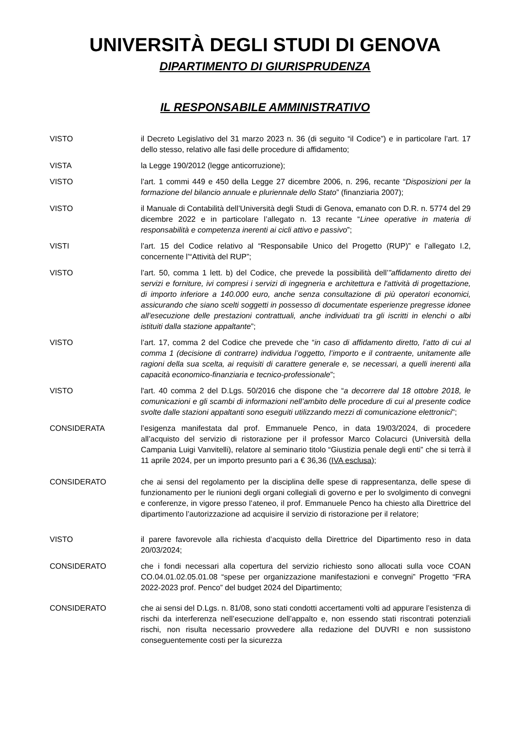UNIVERSITÀ DEGLI STUDI DI GENOVA
DIPARTIMENTO DI GIURISPRUDENZA
IL RESPONSABILE AMMINISTRATIVO
VISTO il Decreto Legislativo del 31 marzo 2023 n. 36 (di seguito “il Codice”) e in particolare l’art. 17 dello stesso, relativo alle fasi delle procedure di affidamento;
VISTA la Legge 190/2012 (legge anticorruzione);
VISTO l’art. 1 commi 449 e 450 della Legge 27 dicembre 2006, n. 296, recante “Disposizioni per la formazione del bilancio annuale e pluriennale dello Stato” (finanziaria 2007);
VISTO il Manuale di Contabilità dell’Università degli Studi di Genova, emanato con D.R. n. 5774 del 29 dicembre 2022 e in particolare l’allegato n. 13 recante “Linee operative in materia di responsabilità e competenza inerenti ai cicli attivo e passivo”;
VISTI l’art. 15 del Codice relativo al “Responsabile Unico del Progetto (RUP)” e l’allegato I.2, concernente l’“Attività del RUP”;
VISTO l’art. 50, comma 1 lett. b) del Codice, che prevede la possibilità dell’”affidamento diretto dei servizi e forniture, ivi compresi i servizi di ingegneria e architettura e l'attività di progettazione, di importo inferiore a 140.000 euro, anche senza consultazione di più operatori economici, assicurando che siano scelti soggetti in possesso di documentate esperienze pregresse idonee all’esecuzione delle prestazioni contrattuali, anche individuati tra gli iscritti in elenchi o albi istituiti dalla stazione appaltante”;
VISTO l’art. 17, comma 2 del Codice che prevede che “in caso di affidamento diretto, l’atto di cui al comma 1 (decisione di contrarre) individua l’oggetto, l’importo e il contraente, unitamente alle ragioni della sua scelta, ai requisiti di carattere generale e, se necessari, a quelli inerenti alla capacità economico-finanziaria e tecnico-professionale”;
VISTO l'art. 40 comma 2 del D.Lgs. 50/2016 che dispone che “a decorrere dal 18 ottobre 2018, le comunicazioni e gli scambi di informazioni nell’ambito delle procedure di cui al presente codice svolte dalle stazioni appaltanti sono eseguiti utilizzando mezzi di comunicazione elettronici";
CONSIDERATA l’esigenza manifestata dal prof. Emmanuele Penco, in data 19/03/2024, di procedere all’acquisto del servizio di ristorazione per il professor Marco Colacurci (Università della Campania Luigi Vanvitelli), relatore al seminario titolo “Giustizia penale degli enti” che si terrà il 11 aprile 2024, per un importo presunto pari a € 36,36 (IVA esclusa);
CONSIDERATO che ai sensi del regolamento per la disciplina delle spese di rappresentanza, delle spese di funzionamento per le riunioni degli organi collegiali di governo e per lo svolgimento di convegni e conferenze, in vigore presso l’ateneo, il prof. Emmanuele Penco ha chiesto alla Direttrice del dipartimento l’autorizzazione ad acquisire il servizio di ristorazione per il relatore;
VISTO il parere favorevole alla richiesta d’acquisto della Direttrice del Dipartimento reso in data 20/03/2024;
CONSIDERATO che i fondi necessari alla copertura del servizio richiesto sono allocati sulla voce COAN CO.04.01.02.05.01.08 “spese per organizzazione manifestazioni e convegni” Progetto “FRA 2022-2023 prof. Penco” del budget 2024 del Dipartimento;
CONSIDERATO che ai sensi del D.Lgs. n. 81/08, sono stati condotti accertamenti volti ad appurare l’esistenza di rischi da interferenza nell’esecuzione dell’appalto e, non essendo stati riscontrati potenziali rischi, non risulta necessario provvedere alla redazione del DUVRI e non sussistono conseguentemente costi per la sicurezza